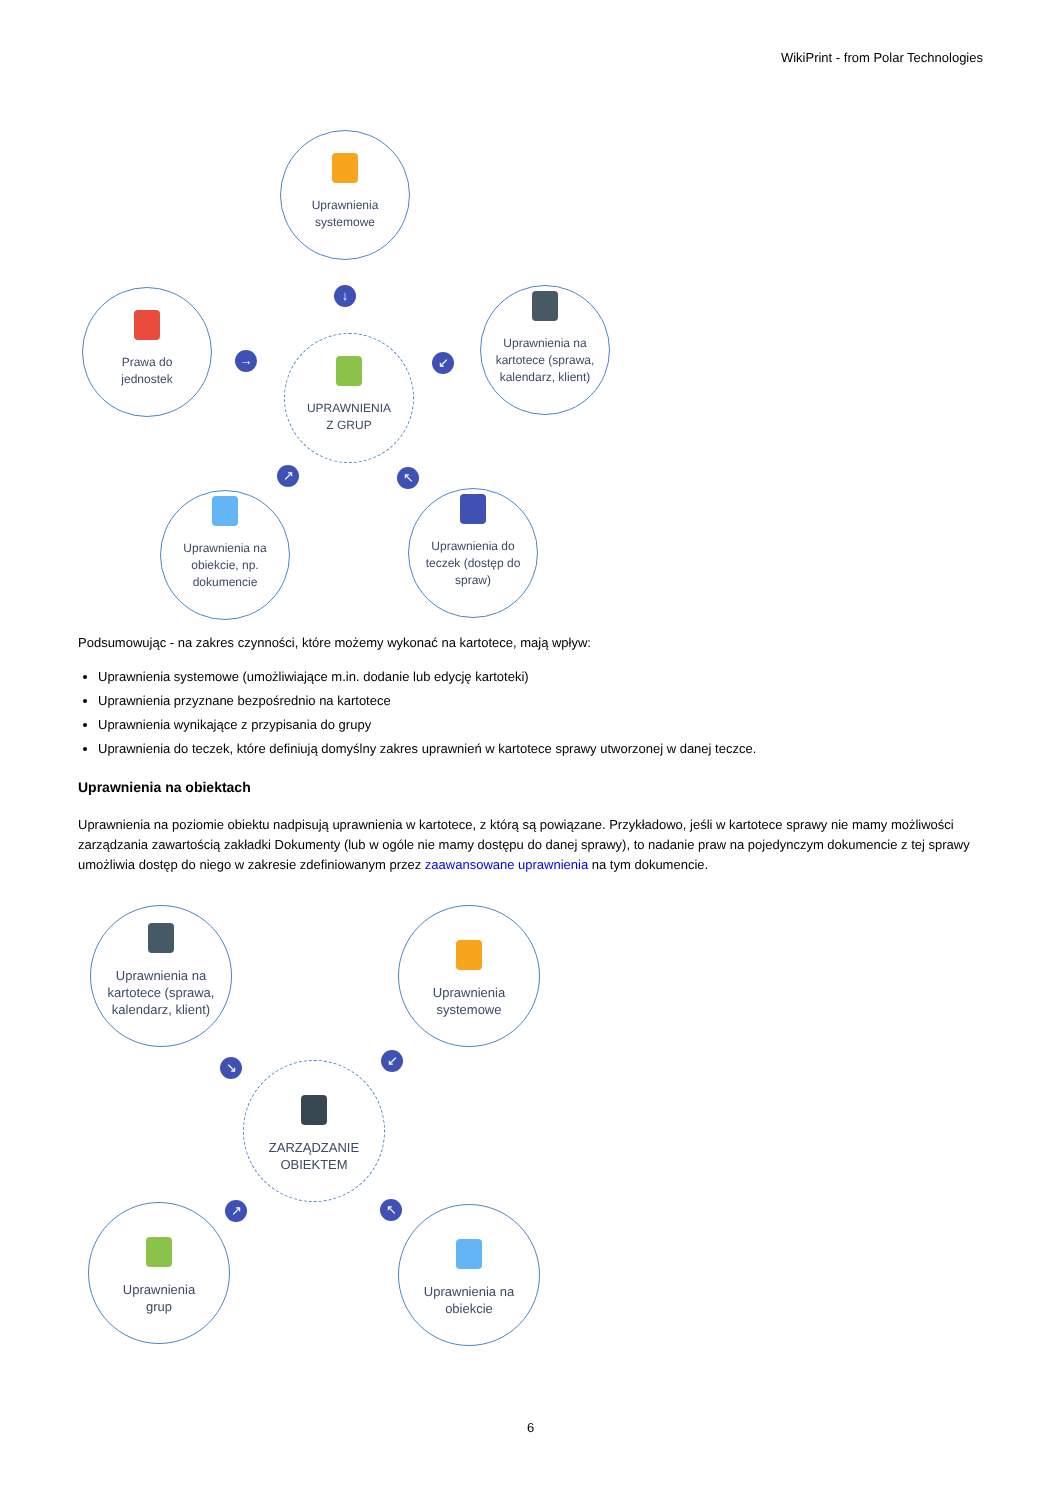WikiPrint - from Polar Technologies
Uprawnienia
systemowe
↓
Prawa do
jednostek
→
UPRAWNIENIA
Z GRUP
↙
Uprawnienia na
kartotece (sprawa,
kalendarz, klient)
↗ ↖
Uprawnienia na
obiekcie, np.
dokumencie
Uprawnienia do
teczek (dostęp do
spraw)
Podsumowując - na zakres czynności, które możemy wykonać na kartotece, mają wpływ:
Uprawnienia systemowe (umożliwiające m.in. dodanie lub edycję kartoteki)
Uprawnienia przyznane bezpośrednio na kartotece
Uprawnienia wynikające z przypisania do grupy
Uprawnienia do teczek, które definiują domyślny zakres uprawnień w kartotece sprawy utworzonej w danej teczce.
Uprawnienia na obiektach
Uprawnienia na poziomie obiektu nadpisują uprawnienia w kartotece, z którą są powiązane. Przykładowo, jeśli w kartotece sprawy nie mamy możliwości zarządzania zawartością zakładki Dokumenty (lub w ogóle nie mamy dostępu do danej sprawy), to nadanie praw na pojedynczym dokumencie z tej sprawy umożliwia dostęp do niego w zakresie zdefiniowanym przez zaawansowane uprawnienia na tym dokumencie.
Uprawnienia na
kartotece (sprawa,
kalendarz, klient)
Uprawnienia
systemowe
↘ ↙
ZARZĄDZANIE
OBIEKTEM
↗ ↖
Uprawnienia
grup
Uprawnienia na
obiekcie
6